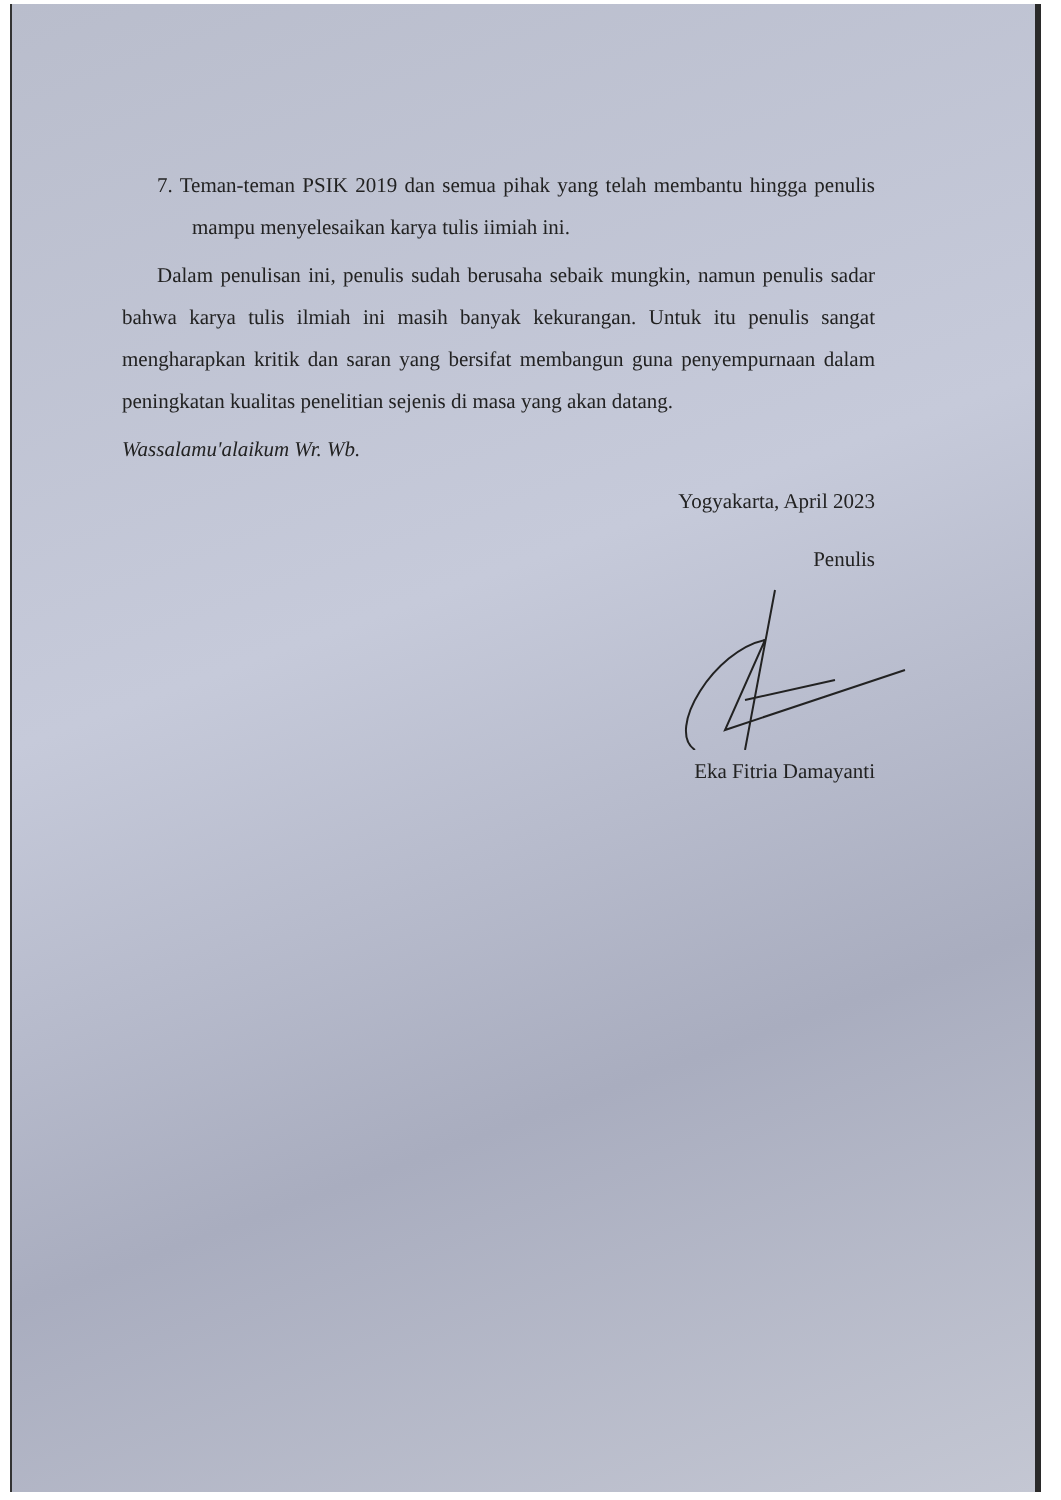7. Teman-teman PSIK 2019 dan semua pihak yang telah membantu hingga penulis mampu menyelesaikan karya tulis iimiah ini.
Dalam penulisan ini, penulis sudah berusaha sebaik mungkin, namun penulis sadar bahwa karya tulis ilmiah ini masih banyak kekurangan. Untuk itu penulis sangat mengharapkan kritik dan saran yang bersifat membangun guna penyempurnaan dalam peningkatan kualitas penelitian sejenis di masa yang akan datang.
Wassalamu'alaikum Wr. Wb.
Yogyakarta, April 2023
Penulis
Eka Fitria Damayanti